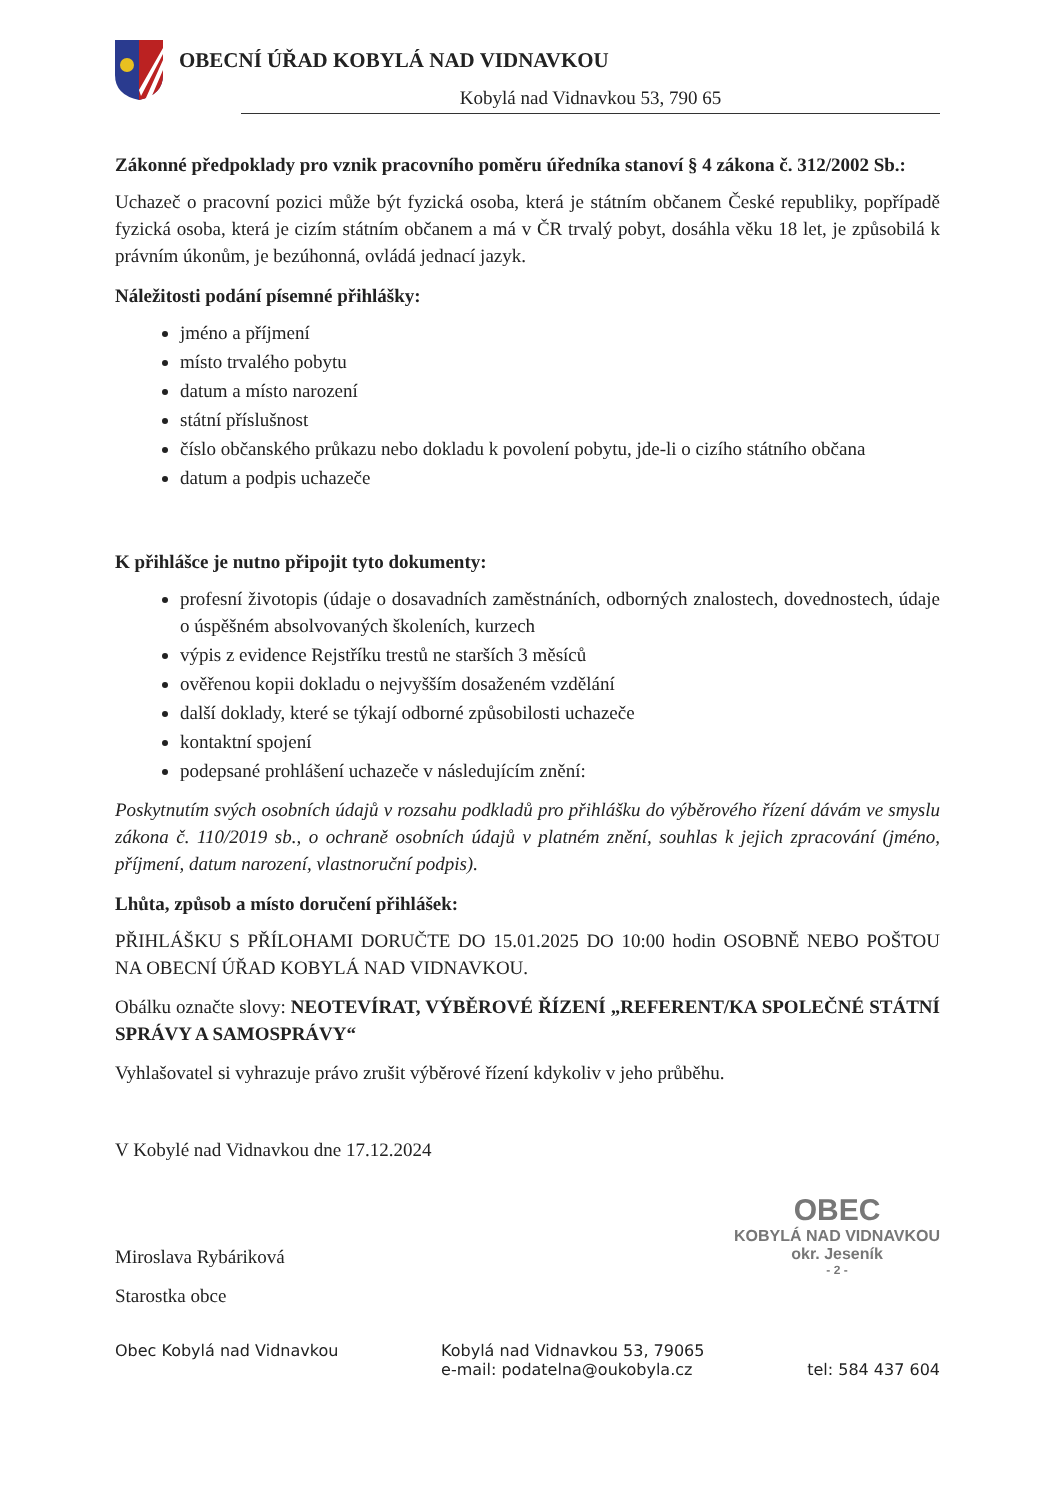OBECNÍ ÚŘAD KOBYLÁ NAD VIDNAVKOU
Kobylá nad Vidnavkou 53, 790 65
Zákonné předpoklady pro vznik pracovního poměru úředníka stanoví § 4 zákona č. 312/2002 Sb.:
Uchazeč o pracovní pozici může být fyzická osoba, která je státním občanem České republiky, popřípadě fyzická osoba, která je cizím státním občanem a má v ČR trvalý pobyt, dosáhla věku 18 let, je způsobilá k právním úkonům, je bezúhonná, ovládá jednací jazyk.
Náležitosti podání písemné přihlášky:
jméno a příjmení
místo trvalého pobytu
datum a místo narození
státní příslušnost
číslo občanského průkazu nebo dokladu k povolení pobytu, jde-li o cizího státního občana
datum a podpis uchazeče
K přihlášce je nutno připojit tyto dokumenty:
profesní životopis (údaje o dosavadních zaměstnáních, odborných znalostech, dovednostech, údaje o úspěšném absolvovaných školeních, kurzech
výpis z evidence Rejstříku trestů ne starších 3 měsíců
ověřenou kopii dokladu o nejvyšším dosaženém vzdělání
další doklady, které se týkají odborné způsobilosti uchazeče
kontaktní spojení
podepsané prohlášení uchazeče v následujícím znění:
Poskytnutím svých osobních údajů v rozsahu podkladů pro přihlášku do výběrového řízení dávám ve smyslu zákona č. 110/2019 sb., o ochraně osobních údajů v platném znění, souhlas k jejich zpracování (jméno, příjmení, datum narození, vlastnoruční podpis).
Lhůta, způsob a místo doručení přihlášek:
PŘIHLÁŠKU S PŘÍLOHAMI DORUČTE DO 15.01.2025 DO 10:00 hodin OSOBNĚ NEBO POŠTOU NA OBECNÍ ÚŘAD KOBYLÁ NAD VIDNAVKOU.
Obálku označte slovy: NEOTEVÍRAT, VÝBĚROVÉ ŘÍZENÍ „REFERENT/KA SPOLEČNÉ STÁTNÍ SPRÁVY A SAMOSPRÁVY“
Vyhlašovatel si vyhrazuje právo zrušit výběrové řízení kdykoliv v jeho průběhu.
V Kobylé nad Vidnavkou dne 17.12.2024
Miroslava Rybáriková
Starostka obce
OBEC
KOBYLÁ NAD VIDNAVKOU
okr. Jeseník
- 2 -
Obec Kobylá nad Vidnavkou Kobylá nad Vidnavkou 53, 79065
e-mail: podatelna@oukobyla.cz
tel: 584 437 604